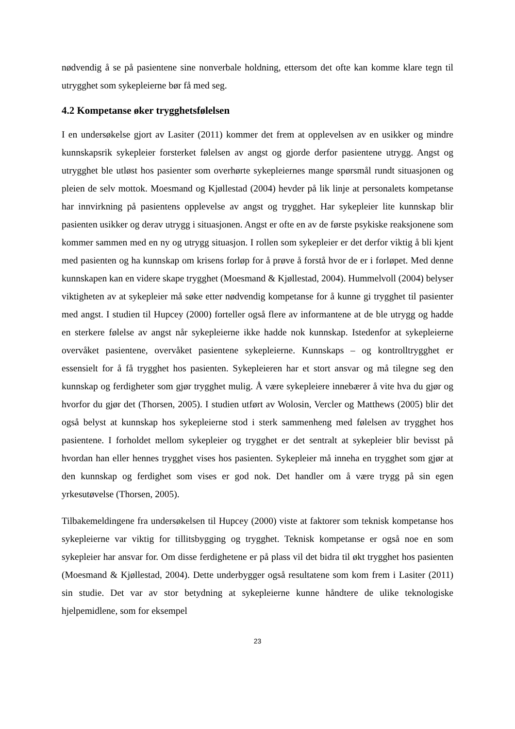nødvendig å se på pasientene sine nonverbale holdning, ettersom det ofte kan komme klare tegn til utrygghet som sykepleierne bør få med seg.
4.2 Kompetanse øker trygghetsfølelsen
I en undersøkelse gjort av Lasiter (2011) kommer det frem at opplevelsen av en usikker og mindre kunnskapsrik sykepleier forsterket følelsen av angst og gjorde derfor pasientene utrygg. Angst og utrygghet ble utløst hos pasienter som overhørte sykepleiernes mange spørsmål rundt situasjonen og pleien de selv mottok. Moesmand og Kjøllestad (2004) hevder på lik linje at personalets kompetanse har innvirkning på pasientens opplevelse av angst og trygghet. Har sykepleier lite kunnskap blir pasienten usikker og derav utrygg i situasjonen. Angst er ofte en av de første psykiske reaksjonene som kommer sammen med en ny og utrygg situasjon. I rollen som sykepleier er det derfor viktig å bli kjent med pasienten og ha kunnskap om krisens forløp for å prøve å forstå hvor de er i forløpet. Med denne kunnskapen kan en videre skape trygghet (Moesmand & Kjøllestad, 2004). Hummelvoll (2004) belyser viktigheten av at sykepleier må søke etter nødvendig kompetanse for å kunne gi trygghet til pasienter med angst. I studien til Hupcey (2000) forteller også flere av informantene at de ble utrygg og hadde en sterkere følelse av angst når sykepleierne ikke hadde nok kunnskap. Istedenfor at sykepleierne overvåket pasientene, overvåket pasientene sykepleierne. Kunnskaps – og kontrolltrygghet er essensielt for å få trygghet hos pasienten. Sykepleieren har et stort ansvar og må tilegne seg den kunnskap og ferdigheter som gjør trygghet mulig. Å være sykepleiere innebærer å vite hva du gjør og hvorfor du gjør det (Thorsen, 2005). I studien utført av Wolosin, Vercler og Matthews (2005) blir det også belyst at kunnskap hos sykepleierne stod i sterk sammenheng med følelsen av trygghet hos pasientene. I forholdet mellom sykepleier og trygghet er det sentralt at sykepleier blir bevisst på hvordan han eller hennes trygghet vises hos pasienten. Sykepleier må inneha en trygghet som gjør at den kunnskap og ferdighet som vises er god nok. Det handler om å være trygg på sin egen yrkesutøvelse (Thorsen, 2005).
Tilbakemeldingene fra undersøkelsen til Hupcey (2000) viste at faktorer som teknisk kompetanse hos sykepleierne var viktig for tillitsbygging og trygghet. Teknisk kompetanse er også noe en som sykepleier har ansvar for. Om disse ferdighetene er på plass vil det bidra til økt trygghet hos pasienten (Moesmand & Kjøllestad, 2004). Dette underbygger også resultatene som kom frem i Lasiter (2011) sin studie. Det var av stor betydning at sykepleierne kunne håndtere de ulike teknologiske hjelpemidlene, som for eksempel
23